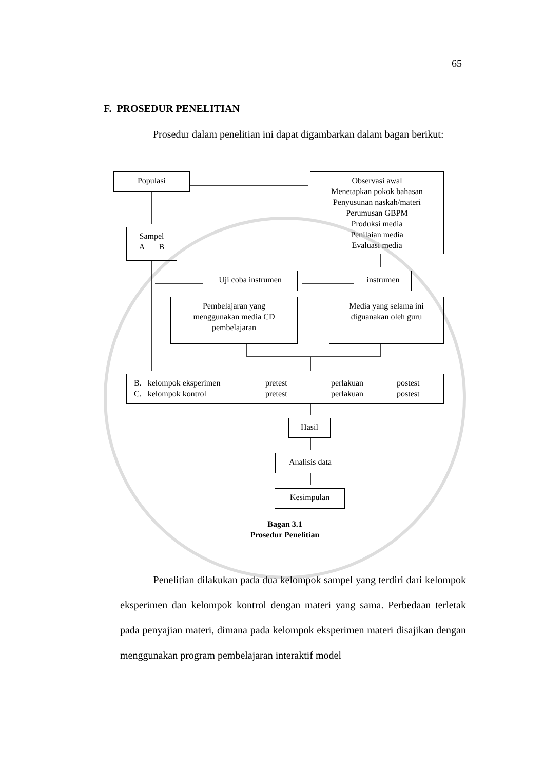65
F. PROSEDUR PENELITIAN
Prosedur dalam penelitian ini dapat digambarkan dalam bagan berikut:
Populasi
Observasi awal
Menetapkan pokok bahasan
Penyusunan naskah/materi
Perumusan GBPM
Produksi media
Penilaian media
Evaluasi media
Sampel
A B
Uji coba instrumen instrumen
Pembelajaran yang
menggunakan media CD
pembelajaran
Media yang selama ini
diguanakan oleh guru
B. kelompok eksperimen pretest perlakuan postest
C. kelompok kontrol pretest perlakuan postest
Hasil
Analisis data
Kesimpulan
Bagan 3.1
Prosedur Penelitian
Penelitian dilakukan pada dua kelompok sampel yang terdiri dari kelompok eksperimen dan kelompok kontrol dengan materi yang sama. Perbedaan terletak pada penyajian materi, dimana pada kelompok eksperimen materi disajikan dengan menggunakan program pembelajaran interaktif model